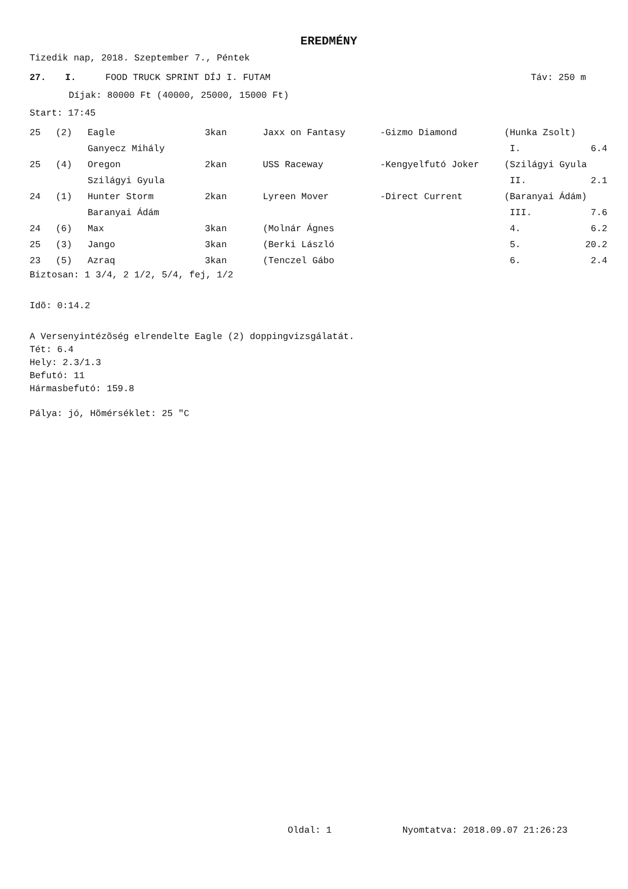EREDMÉNY
Tizedik nap, 2018. Szeptember 7., Péntek
| 27. | I. | FOOD TRUCK SPRINT DÍJ I. FUTAM | Táv: 250 m |
Díjak: 80000 Ft (40000, 25000, 15000 Ft)
Start: 17:45
| 25 | (2) | Eagle | 3kan | Jaxx on Fantasy | -Gizmo Diamond | (Hunka Zsolt) | |
| | | Ganyecz Mihály | | | | I. | 6.4 |
| 25 | (4) | Oregon | 2kan | USS Raceway | -Kengyelfutó Joker | (Szilágyi Gyula | |
| | | Szilágyi Gyula | | | | II. | 2.1 |
| 24 | (1) | Hunter Storm | 2kan | Lyreen Mover | -Direct Current | (Baranyai Ádám) | |
| | | Baranyai Ádám | | | | III. | 7.6 |
| 24 | (6) | Max | 3kan | (Molnár Ágnes | | 4. | 6.2 |
| 25 | (3) | Jango | 3kan | (Berki László | | 5. | 20.2 |
| 23 | (5) | Azraq | 3kan | (Tenczel Gábo | | 6. | 2.4 |
Biztosan: 1 3/4, 2 1/2, 5/4, fej, 1/2
Idõ: 0:14.2
A Versenyintézõség elrendelte Eagle (2) doppingvizsgálatát.
Tét: 6.4
Hely: 2.3/1.3
Befutó: 11
Hármasbefutó: 159.8
Pálya: jó, Hõmérséklet: 25 "C
Oldal: 1 Nyomtatva: 2018.09.07 21:26:23